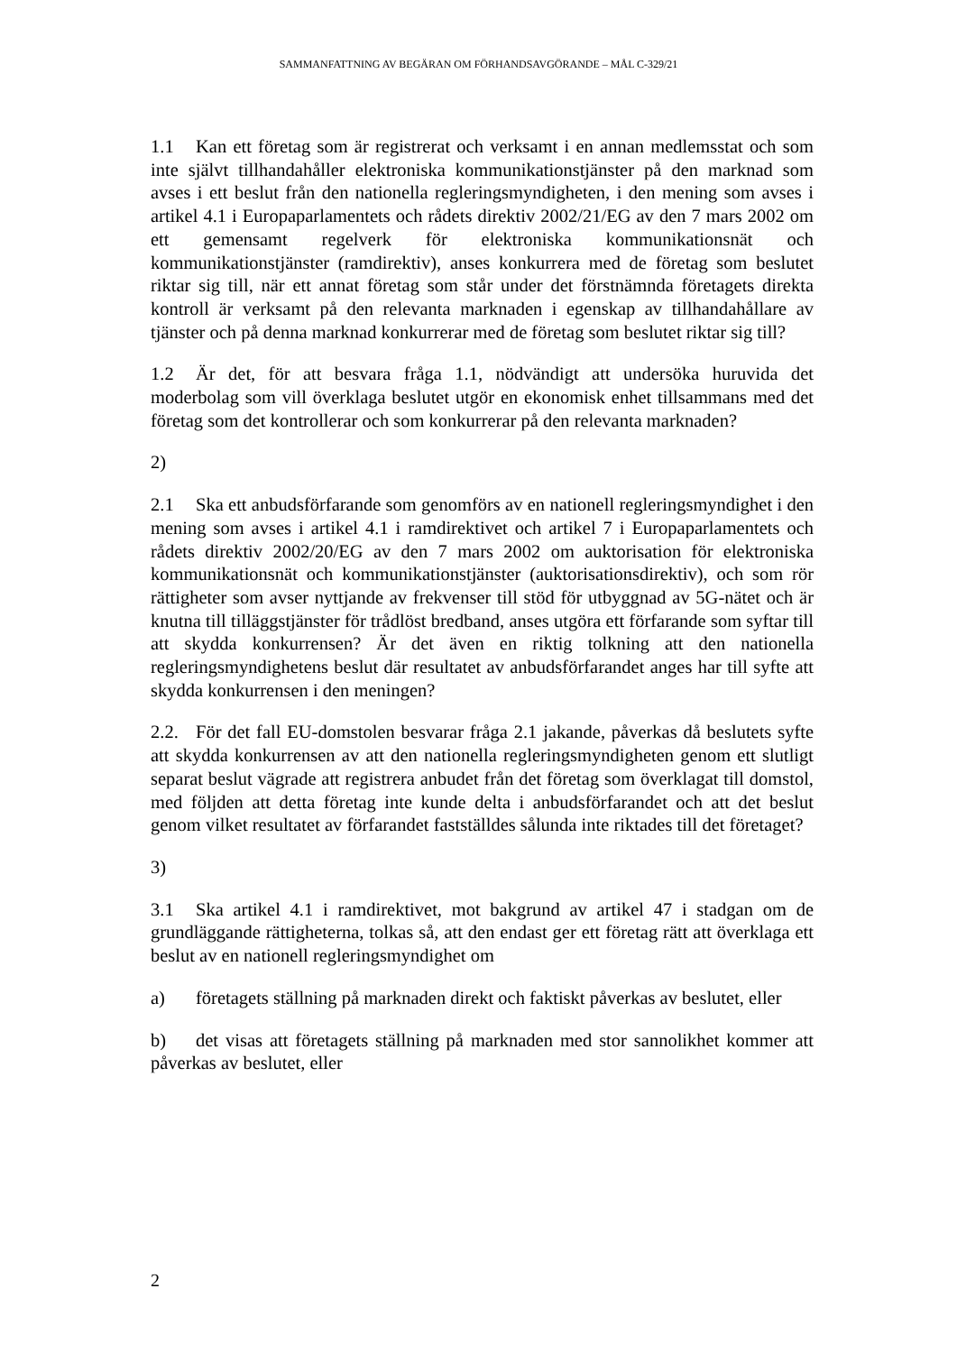SAMMANFATTNING AV BEGÄRAN OM FÖRHANDSAVGÖRANDE – MÅL C-329/21
1.1 Kan ett företag som är registrerat och verksamt i en annan medlemsstat och som inte självt tillhandahåller elektroniska kommunikationstjänster på den marknad som avses i ett beslut från den nationella regleringsmyndigheten, i den mening som avses i artikel 4.1 i Europaparlamentets och rådets direktiv 2002/21/EG av den 7 mars 2002 om ett gemensamt regelverk för elektroniska kommunikationsnät och kommunikationstjänster (ramdirektiv), anses konkurrera med de företag som beslutet riktar sig till, när ett annat företag som står under det förstnämnda företagets direkta kontroll är verksamt på den relevanta marknaden i egenskap av tillhandahållare av tjänster och på denna marknad konkurrerar med de företag som beslutet riktar sig till?
1.2 Är det, för att besvara fråga 1.1, nödvändigt att undersöka huruvida det moderbolag som vill överklaga beslutet utgör en ekonomisk enhet tillsammans med det företag som det kontrollerar och som konkurrerar på den relevanta marknaden?
2)
2.1 Ska ett anbudsförfarande som genomförs av en nationell regleringsmyndighet i den mening som avses i artikel 4.1 i ramdirektivet och artikel 7 i Europaparlamentets och rådets direktiv 2002/20/EG av den 7 mars 2002 om auktorisation för elektroniska kommunikationsnät och kommunikationstjänster (auktorisationsdirektiv), och som rör rättigheter som avser nyttjande av frekvenser till stöd för utbyggnad av 5G-nätet och är knutna till tilläggstjänster för trådlöst bredband, anses utgöra ett förfarande som syftar till att skydda konkurrensen? Är det även en riktig tolkning att den nationella regleringsmyndighetens beslut där resultatet av anbudsförfarandet anges har till syfte att skydda konkurrensen i den meningen?
2.2. För det fall EU-domstolen besvarar fråga 2.1 jakande, påverkas då beslutets syfte att skydda konkurrensen av att den nationella regleringsmyndigheten genom ett slutligt separat beslut vägrade att registrera anbudet från det företag som överklagat till domstol, med följden att detta företag inte kunde delta i anbudsförfarandet och att det beslut genom vilket resultatet av förfarandet fastställdes sålunda inte riktades till det företaget?
3)
3.1 Ska artikel 4.1 i ramdirektivet, mot bakgrund av artikel 47 i stadgan om de grundläggande rättigheterna, tolkas så, att den endast ger ett företag rätt att överklaga ett beslut av en nationell regleringsmyndighet om
a) företagets ställning på marknaden direkt och faktiskt påverkas av beslutet, eller
b) det visas att företagets ställning på marknaden med stor sannolikhet kommer att påverkas av beslutet, eller
2